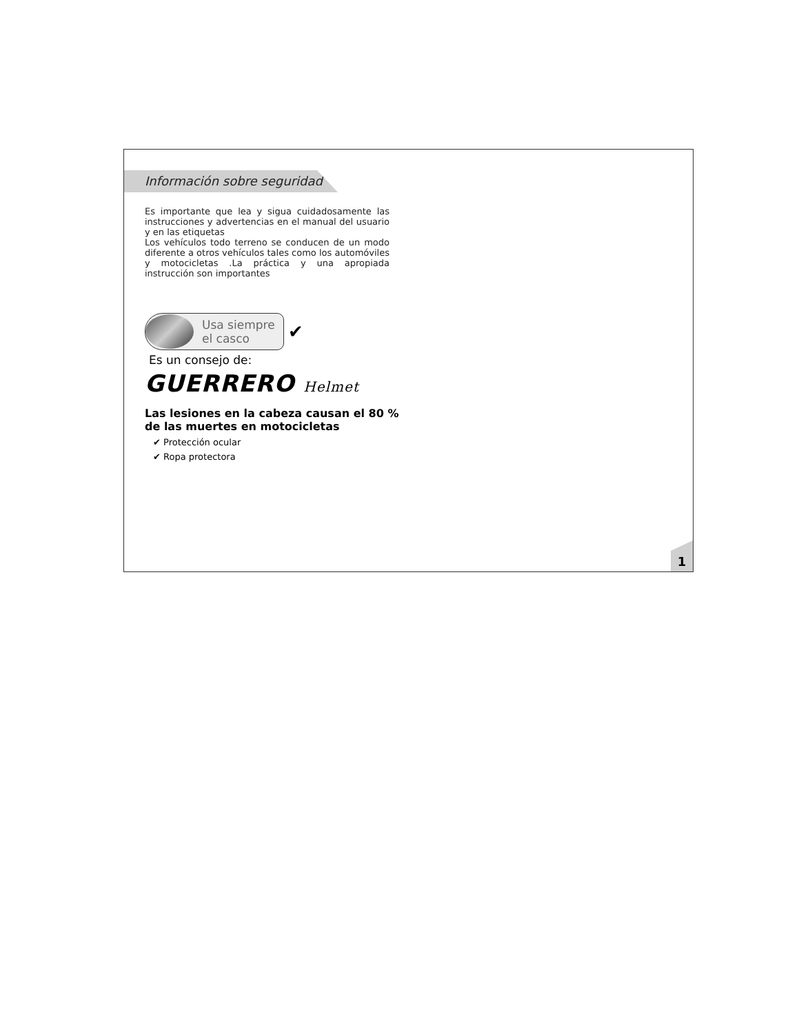Información sobre seguridad
Es importante que lea y sigua cuidadosamente las instrucciones y advertencias en el manual del usuario y en las etiquetas
Los vehículos todo terreno se conducen de un modo diferente a otros vehículos tales como los automóviles y motocicletas .La práctica y una apropiada instrucción son importantes
Usa siempre
el casco
✔
Es un consejo de:
GUERRERO Helmet
Las lesiones en la cabeza causan el 80 %
de las muertes en motocicletas
✔ Protección ocular
✔ Ropa protectora
1